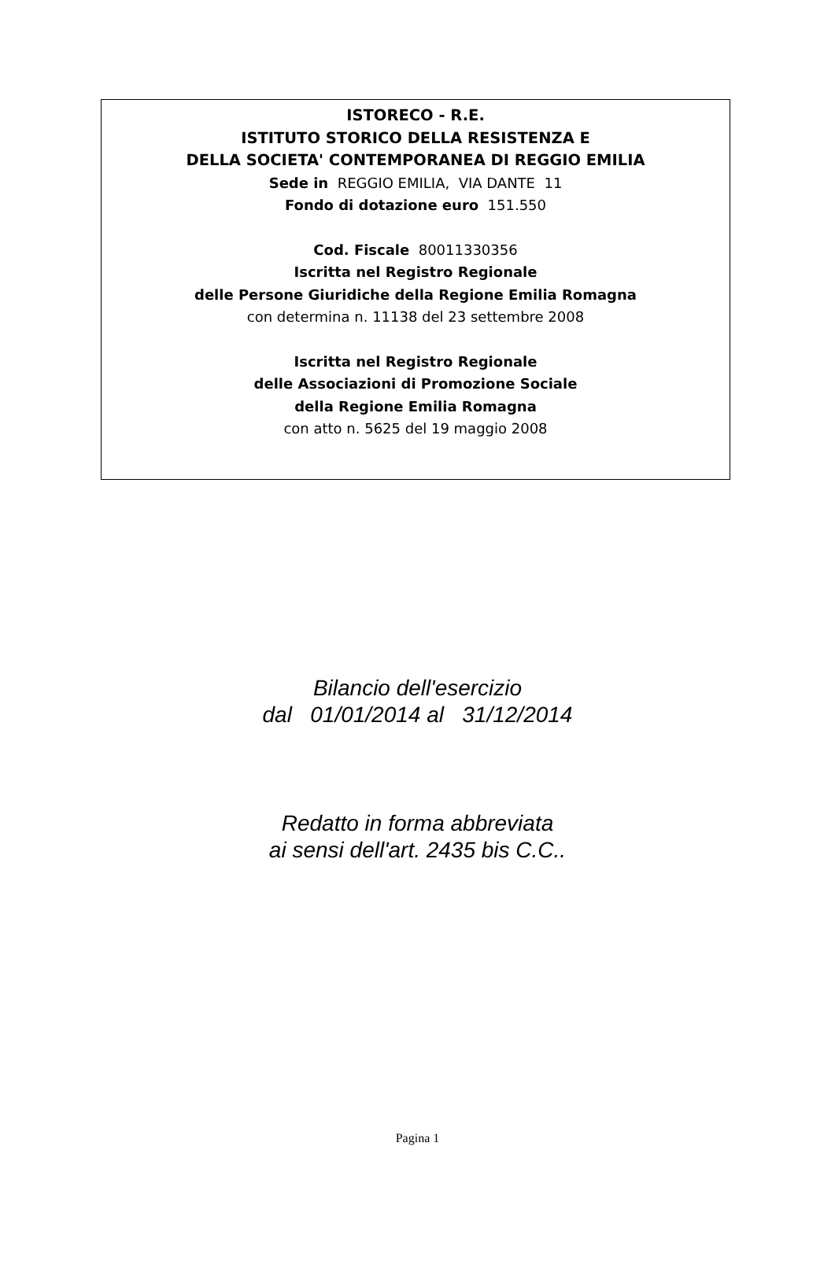ISTORECO - R.E.
ISTITUTO STORICO DELLA RESISTENZA E
DELLA SOCIETA' CONTEMPORANEA DI REGGIO EMILIA
Sede in REGGIO EMILIA, VIA DANTE 11
Fondo di dotazione euro 151.550
Cod. Fiscale 80011330356
Iscritta nel Registro Regionale
delle Persone Giuridiche della Regione Emilia Romagna
con determina n. 11138 del 23 settembre 2008
Iscritta nel Registro Regionale
delle Associazioni di Promozione Sociale
della Regione Emilia Romagna
con atto n. 5625 del 19 maggio 2008
Bilancio dell'esercizio
dal 01/01/2014 al 31/12/2014
Redatto in forma abbreviata
ai sensi dell'art. 2435 bis C.C..
Pagina 1